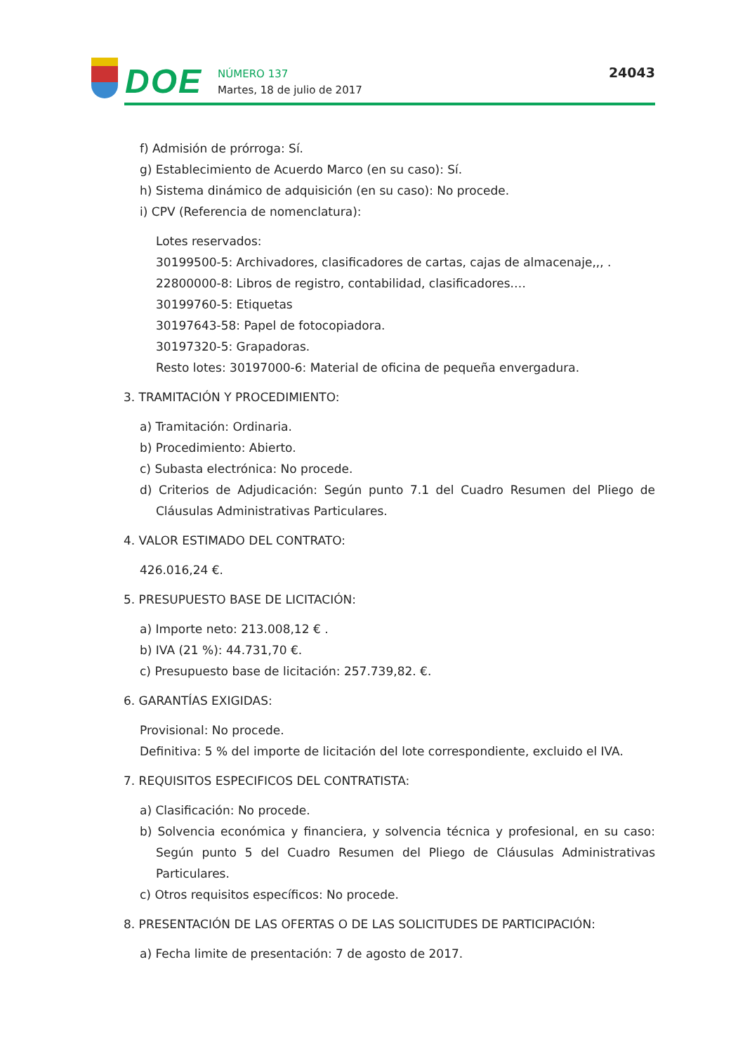DOE
NÚMERO 137
Martes, 18 de julio de 2017
24043
f) Admisión de prórroga: Sí.
g) Establecimiento de Acuerdo Marco (en su caso): Sí.
h) Sistema dinámico de adquisición (en su caso): No procede.
i) CPV (Referencia de nomenclatura):
Lotes reservados:
30199500-5: Archivadores, clasificadores de cartas, cajas de almacenaje,,, .
22800000-8: Libros de registro, contabilidad, clasificadores.…
30199760-5: Etiquetas
30197643-58: Papel de fotocopiadora.
30197320-5: Grapadoras.
Resto lotes: 30197000-6: Material de oficina de pequeña envergadura.
3. TRAMITACIÓN Y PROCEDIMIENTO:
a) Tramitación: Ordinaria.
b) Procedimiento: Abierto.
c) Subasta electrónica: No procede.
d) Criterios de Adjudicación: Según punto 7.1 del Cuadro Resumen del Pliego de Cláusulas Administrativas Particulares.
4. VALOR ESTIMADO DEL CONTRATO:
426.016,24 €.
5. PRESUPUESTO BASE DE LICITACIÓN:
a) Importe neto: 213.008,12 € .
b) IVA (21 %): 44.731,70 €.
c) Presupuesto base de licitación: 257.739,82. €.
6. GARANTÍAS EXIGIDAS:
Provisional: No procede.
Definitiva: 5 % del importe de licitación del lote correspondiente, excluido el IVA.
7. REQUISITOS ESPECIFICOS DEL CONTRATISTA:
a) Clasificación: No procede.
b) Solvencia económica y financiera, y solvencia técnica y profesional, en su caso: Según punto 5 del Cuadro Resumen del Pliego de Cláusulas Administrativas Particulares.
c) Otros requisitos específicos: No procede.
8. PRESENTACIÓN DE LAS OFERTAS O DE LAS SOLICITUDES DE PARTICIPACIÓN:
a) Fecha limite de presentación: 7 de agosto de 2017.